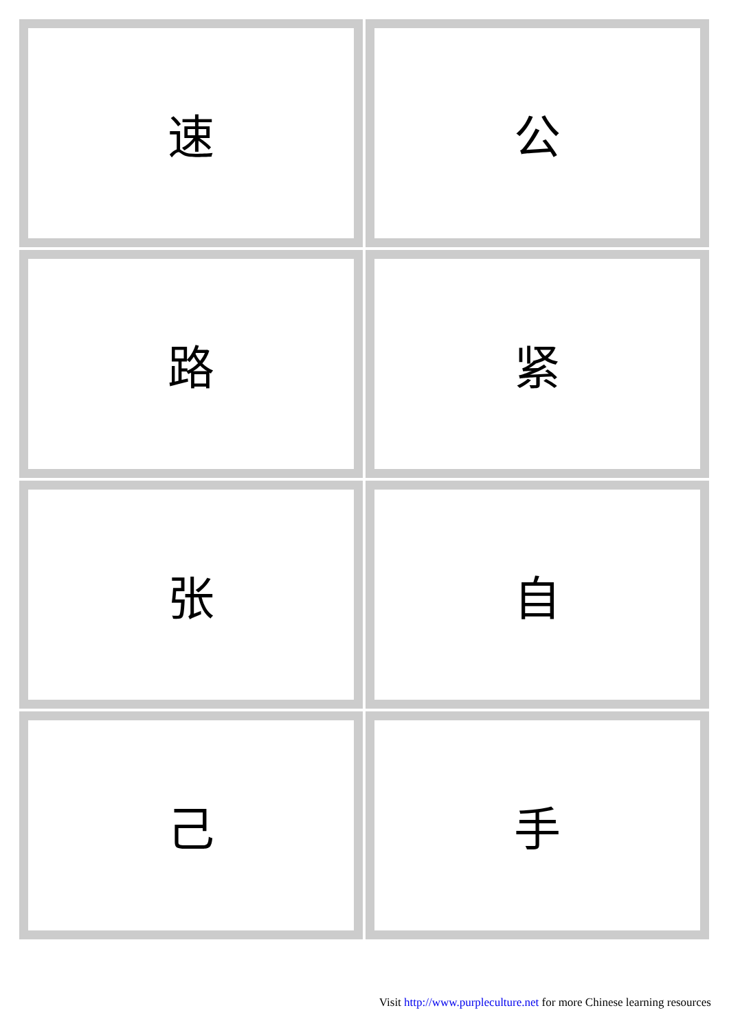| 速 | 公 |
| 路 | 紧 |
| 张 | 自 |
| 己 | 手 |
Visit http://www.purpleculture.net for more Chinese learning resources